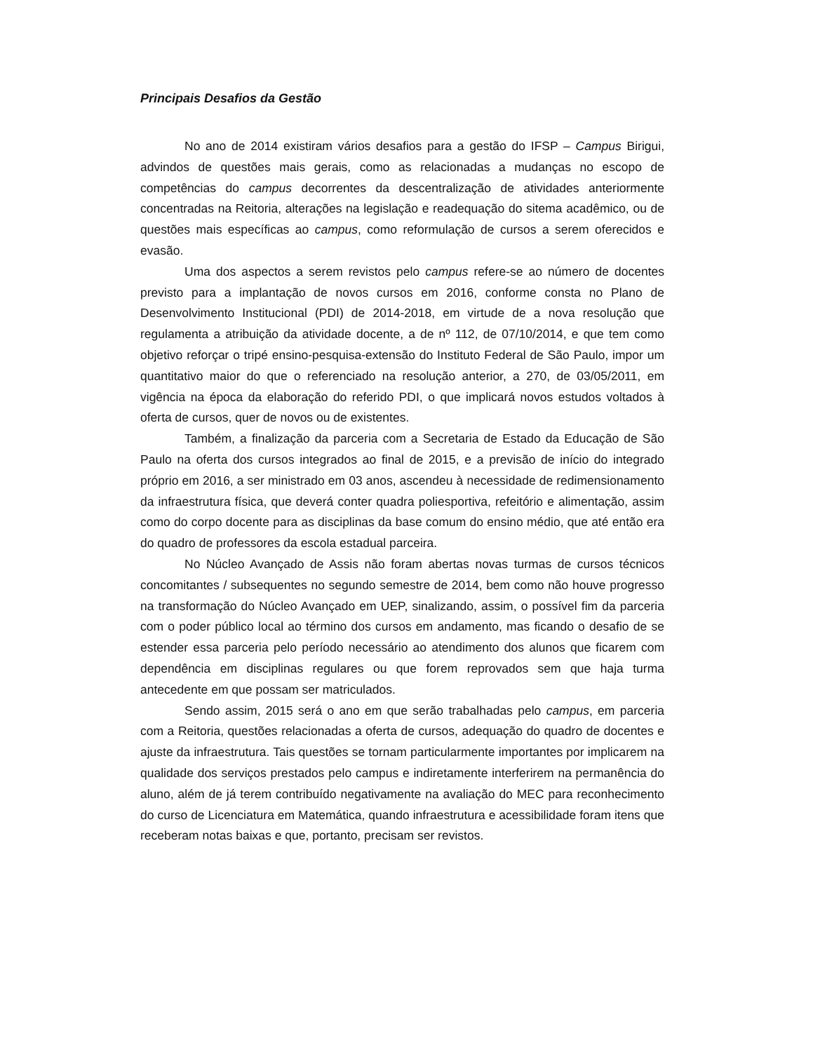Principais Desafios da Gestão
No ano de 2014 existiram vários desafios para a gestão do IFSP – Campus Birigui, advindos de questões mais gerais, como as relacionadas a mudanças no escopo de competências do campus decorrentes da descentralização de atividades anteriormente concentradas na Reitoria, alterações na legislação e readequação do sitema acadêmico, ou de questões mais específicas ao campus, como reformulação de cursos a serem oferecidos e evasão.
Uma dos aspectos a serem revistos pelo campus refere-se ao número de docentes previsto para a implantação de novos cursos em 2016, conforme consta no Plano de Desenvolvimento Institucional (PDI) de 2014-2018, em virtude de a nova resolução que regulamenta a atribuição da atividade docente, a de nº 112, de 07/10/2014, e que tem como objetivo reforçar o tripé ensino-pesquisa-extensão do Instituto Federal de São Paulo, impor um quantitativo maior do que o referenciado na resolução anterior, a 270, de 03/05/2011, em vigência na época da elaboração do referido PDI, o que implicará novos estudos voltados à oferta de cursos, quer de novos ou de existentes.
Também, a finalização da parceria com a Secretaria de Estado da Educação de São Paulo na oferta dos cursos integrados ao final de 2015, e a previsão de início do integrado próprio em 2016, a ser ministrado em 03 anos, ascendeu à necessidade de redimensionamento da infraestrutura física, que deverá conter quadra poliesportiva, refeitório e alimentação, assim como do corpo docente para as disciplinas da base comum do ensino médio, que até então era do quadro de professores da escola estadual parceira.
No Núcleo Avançado de Assis não foram abertas novas turmas de cursos técnicos concomitantes / subsequentes no segundo semestre de 2014, bem como não houve progresso na transformação do Núcleo Avançado em UEP, sinalizando, assim, o possível fim da parceria com o poder público local ao término dos cursos em andamento, mas ficando o desafio de se estender essa parceria pelo período necessário ao atendimento dos alunos que ficarem com dependência em disciplinas regulares ou que forem reprovados sem que haja turma antecedente em que possam ser matriculados.
Sendo assim, 2015 será o ano em que serão trabalhadas pelo campus, em parceria com a Reitoria, questões relacionadas a oferta de cursos, adequação do quadro de docentes e ajuste da infraestrutura. Tais questões se tornam particularmente importantes por implicarem na qualidade dos serviços prestados pelo campus e indiretamente interferirem na permanência do aluno, além de já terem contribuído negativamente na avaliação do MEC para reconhecimento do curso de Licenciatura em Matemática, quando infraestrutura e acessibilidade foram itens que receberam notas baixas e que, portanto, precisam ser revistos.